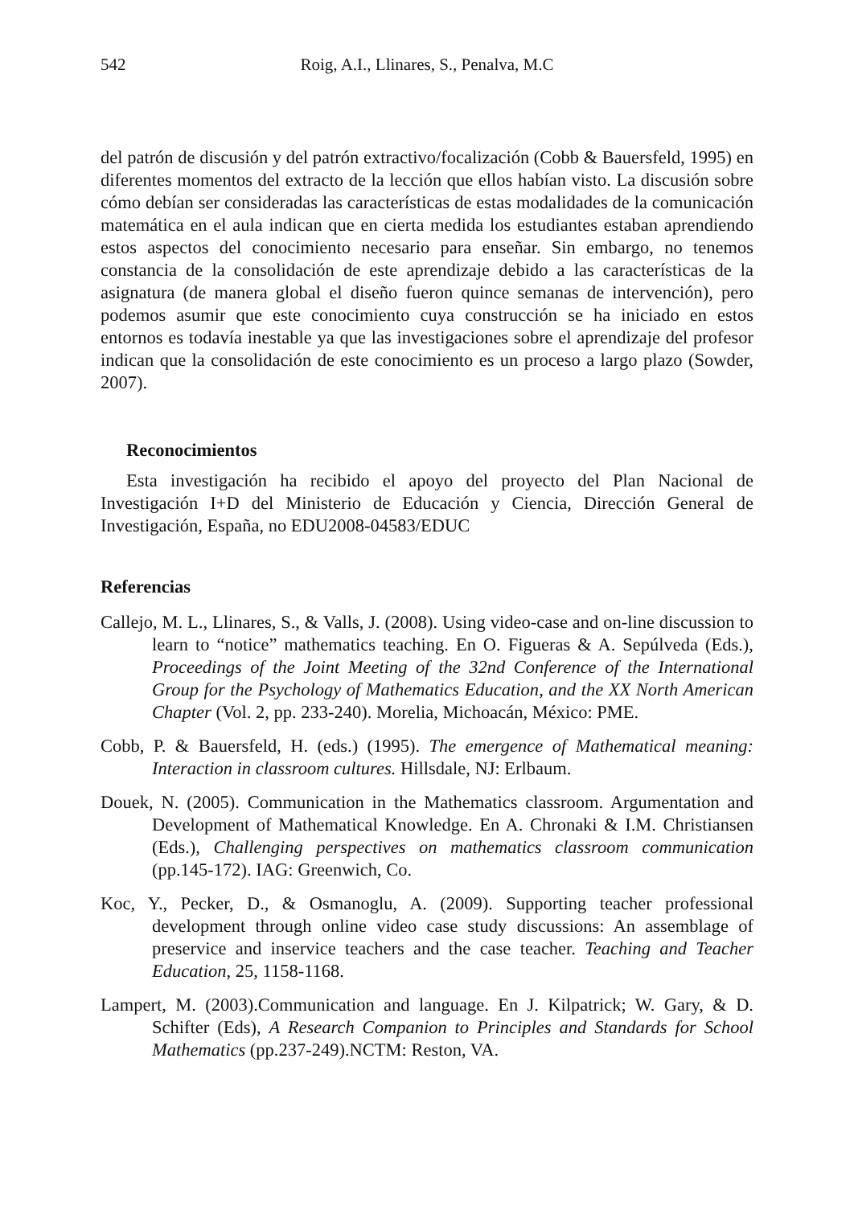542 Roig, A.I., Llinares, S., Penalva, M.C
del patrón de discusión y del patrón extractivo/focalización (Cobb & Bauersfeld, 1995) en diferentes momentos del extracto de la lección que ellos habían visto. La discusión sobre cómo debían ser consideradas las características de estas modalidades de la comunicación matemática en el aula indican que en cierta medida los estudiantes estaban aprendiendo estos aspectos del conocimiento necesario para enseñar. Sin embargo, no tenemos constancia de la consolidación de este aprendizaje debido a las características de la asignatura (de manera global el diseño fueron quince semanas de intervención), pero podemos asumir que este conocimiento cuya construcción se ha iniciado en estos entornos es todavía inestable ya que las investigaciones sobre el aprendizaje del profesor indican que la consolidación de este conocimiento es un proceso a largo plazo (Sowder, 2007).
Reconocimientos
Esta investigación ha recibido el apoyo del proyecto del Plan Nacional de Investigación I+D del Ministerio de Educación y Ciencia, Dirección General de Investigación, España, no EDU2008-04583/EDUC
Referencias
Callejo, M. L., Llinares, S., & Valls, J. (2008). Using video-case and on-line discussion to learn to “notice” mathematics teaching. En O. Figueras & A. Sepúlveda (Eds.), Proceedings of the Joint Meeting of the 32nd Conference of the International Group for the Psychology of Mathematics Education, and the XX North American Chapter (Vol. 2, pp. 233-240). Morelia, Michoacán, México: PME.
Cobb, P. & Bauersfeld, H. (eds.) (1995). The emergence of Mathematical meaning: Interaction in classroom cultures. Hillsdale, NJ: Erlbaum.
Douek, N. (2005). Communication in the Mathematics classroom. Argumentation and Development of Mathematical Knowledge. En A. Chronaki & I.M. Christiansen (Eds.), Challenging perspectives on mathematics classroom communication (pp.145-172). IAG: Greenwich, Co.
Koc, Y., Pecker, D., & Osmanoglu, A. (2009). Supporting teacher professional development through online video case study discussions: An assemblage of preservice and inservice teachers and the case teacher. Teaching and Teacher Education, 25, 1158-1168.
Lampert, M. (2003).Communication and language. En J. Kilpatrick; W. Gary, & D. Schifter (Eds), A Research Companion to Principles and Standards for School Mathematics (pp.237-249).NCTM: Reston, VA.